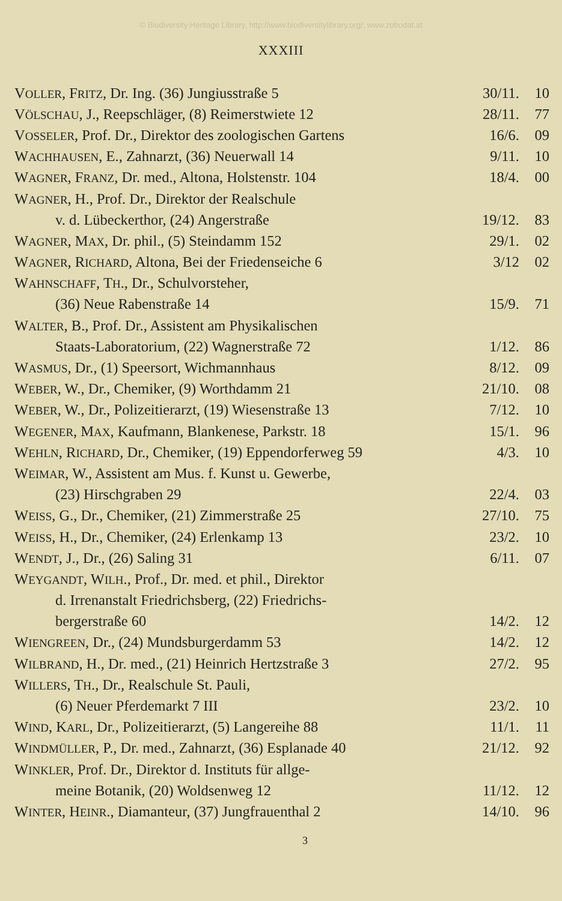© Biodiversity Heritage Library, http://www.biodiversitylibrary.org/; www.zobodat.at
XXXIII
| V OLLER , F RITZ , Dr. Ing. (36) Jungiusstraße 5 | 30/11. | 10 |
| V ÖLSCHAU , J., Reepschläger, (8) Reimerstwiete 12 | 28/11. | 77 |
| V OSSELER , Prof. Dr., Direktor des zoologischen Gartens | 16/6. | 09 |
| W ACHHAUSEN , E., Zahnarzt, (36) Neuerwall 14 | 9/11. | 10 |
| W AGNER , F RANZ , Dr. med., Altona, Holstenstr. 104 | 18/4. | 00 |
| W AGNER , H., Prof. Dr., Direktor der Realschule | | |
| v. d. Lübeckerthor, (24) Angerstraße | 19/12. | 83 |
| W AGNER , M AX , Dr. phil., (5) Steindamm 152 | 29/1. | 02 |
| W AGNER , R ICHARD , Altona, Bei der Friedenseiche 6 | 3/12 | 02 |
| W AHNSCHAFF , T H ., Dr., Schulvorsteher, | | |
| (36) Neue Rabenstraße 14 | 15/9. | 71 |
| W ALTER , B., Prof. Dr., Assistent am Physikalischen | | |
| Staats-Laboratorium, (22) Wagnerstraße 72 | 1/12. | 86 |
| W ASMUS , Dr., (1) Speersort, Wichmannhaus | 8/12. | 09 |
| W EBER , W., Dr., Chemiker, (9) Worthdamm 21 | 21/10. | 08 |
| W EBER , W., Dr., Polizeitierarzt, (19) Wiesenstraße 13 | 7/12. | 10 |
| W EGENER , M AX , Kaufmann, Blankenese, Parkstr. 18 | 15/1. | 96 |
| W EHLN , R ICHARD , Dr., Chemiker, (19) Eppendorferweg 59 | 4/3. | 10 |
| W EIMAR , W., Assistent am Mus. f. Kunst u. Gewerbe, | | |
| (23) Hirschgraben 29 | 22/4. | 03 |
| W EISS , G., Dr., Chemiker, (21) Zimmerstraße 25 | 27/10. | 75 |
| W EISS , H., Dr., Chemiker, (24) Erlenkamp 13 | 23/2. | 10 |
| W ENDT , J., Dr., (26) Saling 31 | 6/11. | 07 |
| W EYGANDT , W ILH ., Prof., Dr. med. et phil., Direktor | | |
| d. Irrenanstalt Friedrichsberg, (22) Friedrichs- | | |
| bergerstraße 60 | 14/2. | 12 |
| W IENGREEN , Dr., (24) Mundsburgerdamm 53 | 14/2. | 12 |
| W ILBRAND , H., Dr. med., (21) Heinrich Hertzstraße 3 | 27/2. | 95 |
| W ILLERS , T H ., Dr., Realschule St. Pauli, | | |
| (6) Neuer Pferdemarkt 7 III | 23/2. | 10 |
| W IND , K ARL , Dr., Polizeitierarzt, (5) Langereihe 88 | 11/1. | 11 |
| W INDMÜLLER , P., Dr. med., Zahnarzt, (36) Esplanade 40 | 21/12. | 92 |
| W INKLER , Prof. Dr., Direktor d. Instituts für allge- | | |
| meine Botanik, (20) Woldsenweg 12 | 11/12. | 12 |
| W INTER , H EINR ., Diamanteur, (37) Jungfrauenthal 2 | 14/10. | 96 |
3